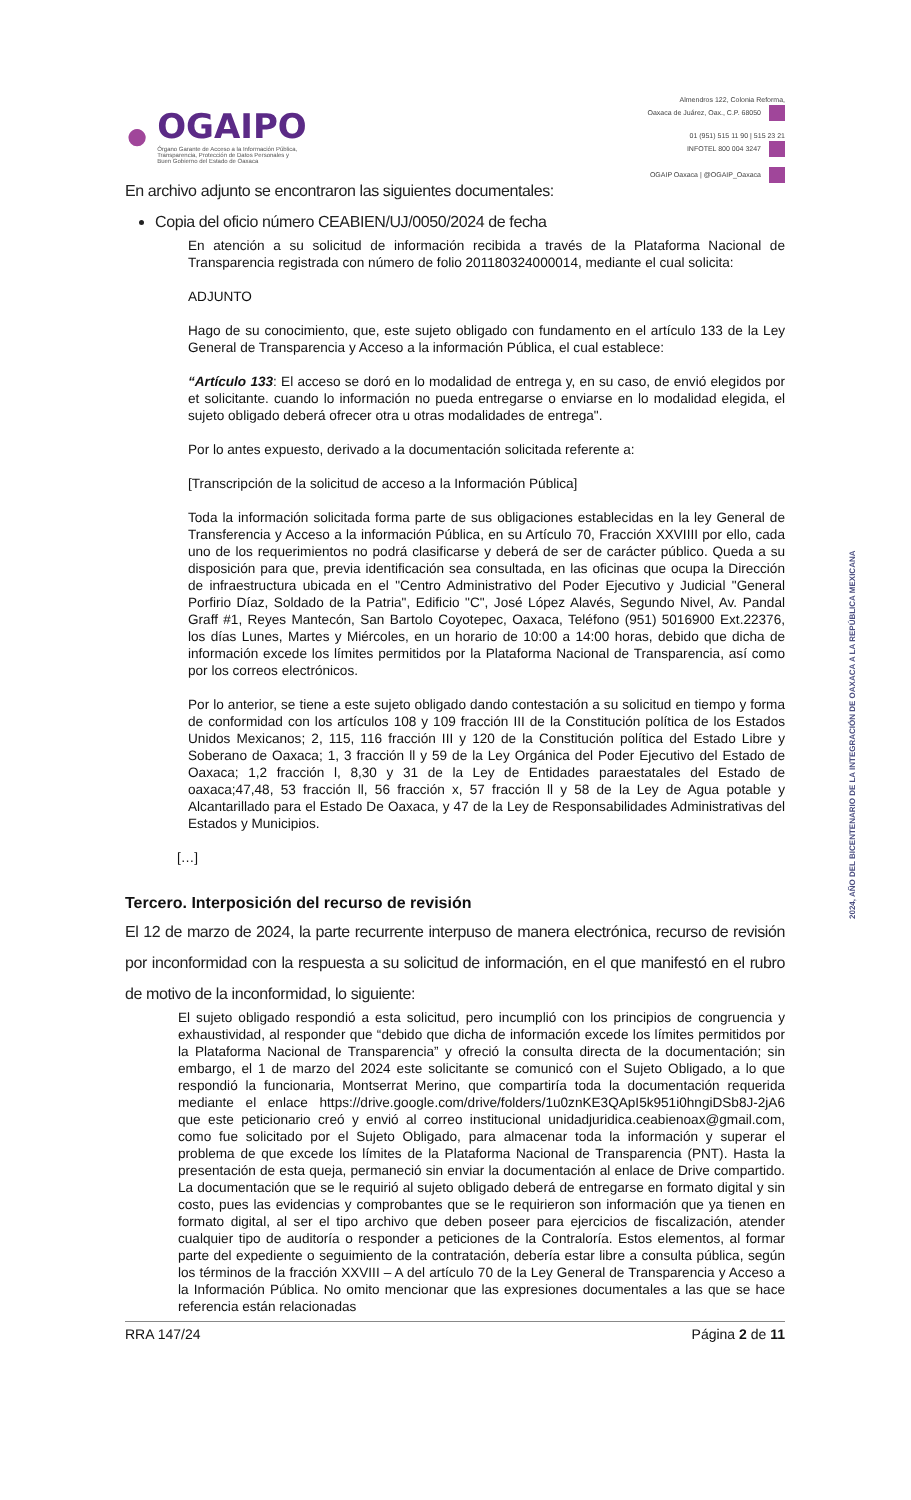●
OGAIPO
Órgano Garante de Acceso a la Información Pública,
Transparencia, Protección de Datos Personales y
Buen Gobierno del Estado de Oaxaca
Almendros 122, Colonia Reforma,
Oaxaca de Juárez, Oax., C.P. 68050
01 (951) 515 11 90 | 515 23 21
INFOTEL 800 004 3247
OGAIP Oaxaca | @OGAIP_Oaxaca
En archivo adjunto se encontraron las siguientes documentales:
Copia del oficio número CEABIEN/UJ/0050/2024 de fecha
En atención a su solicitud de información recibida a través de la Plataforma Nacional de Transparencia registrada con número de folio 201180324000014, mediante el cual solicita:
ADJUNTO
Hago de su conocimiento, que, este sujeto obligado con fundamento en el artículo 133 de la Ley General de Transparencia y Acceso a la información Pública, el cual establece:
“Artículo 133: El acceso se doró en lo modalidad de entrega y, en su caso, de envió elegidos por et solicitante. cuando lo información no pueda entregarse o enviarse en lo modalidad elegida, el sujeto obligado deberá ofrecer otra u otras modalidades de entrega".
Por lo antes expuesto, derivado a la documentación solicitada referente a:
[Transcripción de la solicitud de acceso a la Información Pública]
Toda la información solicitada forma parte de sus obligaciones establecidas en la ley General de Transferencia y Acceso a la información Pública, en su Artículo 70, Fracción XXVIIII por ello, cada uno de los requerimientos no podrá clasificarse y deberá de ser de carácter público. Queda a su disposición para que, previa identificación sea consultada, en las oficinas que ocupa la Dirección de infraestructura ubicada en el "Centro Administrativo del Poder Ejecutivo y Judicial "General Porfirio Díaz, Soldado de la Patria", Edificio "C", José López Alavés, Segundo Nivel, Av. Pandal Graff #1, Reyes Mantecón, San Bartolo Coyotepec, Oaxaca, Teléfono (951) 5016900 Ext.22376, los días Lunes, Martes y Miércoles, en un horario de 10:00 a 14:00 horas, debido que dicha de información excede los límites permitidos por la Plataforma Nacional de Transparencia, así como por los correos electrónicos.
Por lo anterior, se tiene a este sujeto obligado dando contestación a su solicitud en tiempo y forma de conformidad con los artículos 108 y 109 fracción III de la Constitución política de los Estados Unidos Mexicanos; 2, 115, 116 fracción III y 120 de la Constitución política del Estado Libre y Soberano de Oaxaca; 1, 3 fracción ll y 59 de la Ley Orgánica del Poder Ejecutivo del Estado de Oaxaca; 1,2 fracción l, 8,30 y 31 de la Ley de Entidades paraestatales del Estado de oaxaca;47,48, 53 fracción ll, 56 fracción x, 57 fracción ll y 58 de la Ley de Agua potable y Alcantarillado para el Estado De Oaxaca, y 47 de la Ley de Responsabilidades Administrativas del Estados y Municipios.
[…]
Tercero. Interposición del recurso de revisión
El 12 de marzo de 2024, la parte recurrente interpuso de manera electrónica, recurso de revisión por inconformidad con la respuesta a su solicitud de información, en el que manifestó en el rubro de motivo de la inconformidad, lo siguiente:
El sujeto obligado respondió a esta solicitud, pero incumplió con los principios de congruencia y exhaustividad, al responder que “debido que dicha de información excede los límites permitidos por la Plataforma Nacional de Transparencia” y ofreció la consulta directa de la documentación; sin embargo, el 1 de marzo del 2024 este solicitante se comunicó con el Sujeto Obligado, a lo que respondió la funcionaria, Montserrat Merino, que compartiría toda la documentación requerida mediante el enlace https://drive.google.com/drive/folders/1u0znKE3QApI5k951i0hngiDSb8J-2jA6 que este peticionario creó y envió al correo institucional unidadjuridica.ceabienoax@gmail.com, como fue solicitado por el Sujeto Obligado, para almacenar toda la información y superar el problema de que excede los límites de la Plataforma Nacional de Transparencia (PNT). Hasta la presentación de esta queja, permaneció sin enviar la documentación al enlace de Drive compartido. La documentación que se le requirió al sujeto obligado deberá de entregarse en formato digital y sin costo, pues las evidencias y comprobantes que se le requirieron son información que ya tienen en formato digital, al ser el tipo archivo que deben poseer para ejercicios de fiscalización, atender cualquier tipo de auditoría o responder a peticiones de la Contraloría. Estos elementos, al formar parte del expediente o seguimiento de la contratación, debería estar libre a consulta pública, según los términos de la fracción XXVIII – A del artículo 70 de la Ley General de Transparencia y Acceso a la Información Pública. No omito mencionar que las expresiones documentales a las que se hace referencia están relacionadas
RRA 147/24 Página 2 de 11
2024, AÑO DEL BICENTENARIO DE LA INTEGRACIÓN DE OAXACA A LA REPÚBLICA MEXICANA